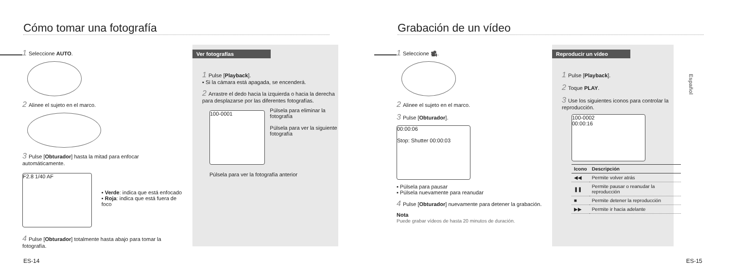Cómo tomar una fotografía
1 Seleccione AUTO.
2 Alinee el sujeto en el marco.
3 Pulse [Obturador] hasta la mitad para enfocar automáticamente.
F2.8 1/40 AF
▪ Verde: indica que está enfocado
▪ Roja: indica que está fuera de foco
4 Pulse [Obturador] totalmente hasta abajo para tomar la fotografía.
Ver fotografías
1 Pulse [Playback].
▪ Si la cámara está apagada, se encenderá.
2 Arrastre el dedo hacia la izquierda o hacia la derecha para desplazarse por las diferentes fotografías.
100-0001
Púlsela para eliminar la fotografía
Púlsela para ver la siguiente fotografía
Púlsela para ver la fotografía anterior
ES-14
Grabación de un vídeo
1 Seleccione 🎥.
2 Alinee el sujeto en el marco.
3 Pulse [Obturador].
00:00:06
Stop: Shutter 00:00:03
▪ Púlsela para pausar
▪ Púlsela nuevamente para reanudar
4 Pulse [Obturador] nuevamente para detener la grabación.
Nota
Puede grabar vídeos de hasta 20 minutos de duración.
Reproducir un vídeo
1 Pulse [Playback].
2 Toque PLAY.
3 Use los siguientes iconos para controlar la reproducción.
100-0002
00:00:16
| Icono | Descripción |
| --- | --- |
| ◀◀ | Permite volver atrás |
| ❚❚ | Permite pausar o reanudar la reproducción |
| ■ | Permite detener la reproducción |
| ▶▶ | Permite ir hacia adelante |
Español
ES-15